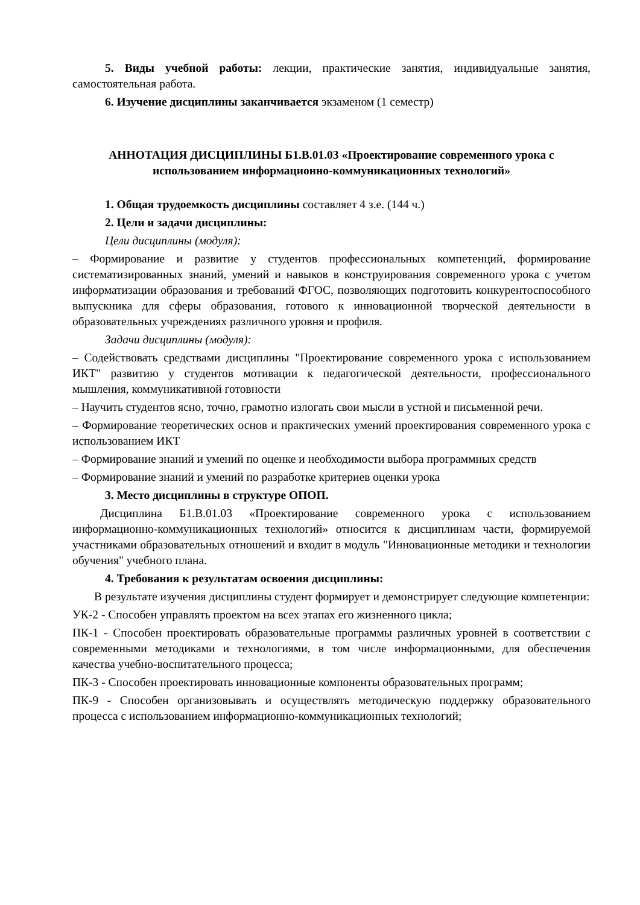5. Виды учебной работы: лекции, практические занятия, индивидуальные занятия, самостоятельная работа.
6. Изучение дисциплины заканчивается экзаменом (1 семестр)
АННОТАЦИЯ ДИСЦИПЛИНЫ Б1.В.01.03 «Проектирование современного урока с использованием информационно-коммуникационных технологий»
1. Общая трудоемкость дисциплины составляет 4 з.е. (144 ч.)
2. Цели и задачи дисциплины:
Цели дисциплины (модуля):
– Формирование и развитие у студентов профессиональных компетенций, формирование систематизированных знаний, умений и навыков в конструирования современного урока с учетом информатизации образования и требований ФГОС, позволяющих подготовить конкурентоспособного выпускника для сферы образования, готового к инновационной творческой деятельности в образовательных учреждениях различного уровня и профиля.
Задачи дисциплины (модуля):
– Содействовать средствами дисциплины "Проектирование современного урока с использованием ИКТ" развитию у студентов мотивации к педагогической деятельности, профессионального мышления, коммуникативной готовности
– Научить студентов ясно, точно, грамотно излогать свои мысли в устной и письменной речи.
– Формирование теоретических основ и практических умений проектирования современного урока с использованием ИКТ
– Формирование знаний и умений по оценке и необходимости выбора программных средств
– Формирование знаний и умений по разработке критериев оценки урока
3. Место дисциплины в структуре ОПОП.
Дисциплина Б1.В.01.03 «Проектирование современного урока с использованием информационно-коммуникационных технологий» относится к дисциплинам части, формируемой участниками образовательных отношений и входит в модуль "Инновационные методики и технологии обучения" учебного плана.
4. Требования к результатам освоения дисциплины:
В результате изучения дисциплины студент формирует и демонстрирует следующие компетенции:
УК-2 - Способен управлять проектом на всех этапах его жизненного цикла;
ПК-1 - Способен проектировать образовательные программы различных уровней в соответствии с современными методиками и технологиями, в том числе информационными, для обеспечения качества учебно-воспитательного процесса;
ПК-3 - Способен проектировать инновационные компоненты образовательных программ;
ПК-9 - Способен организовывать и осуществлять методическую поддержку образовательного процесса с использованием информационно-коммуникационных технологий;